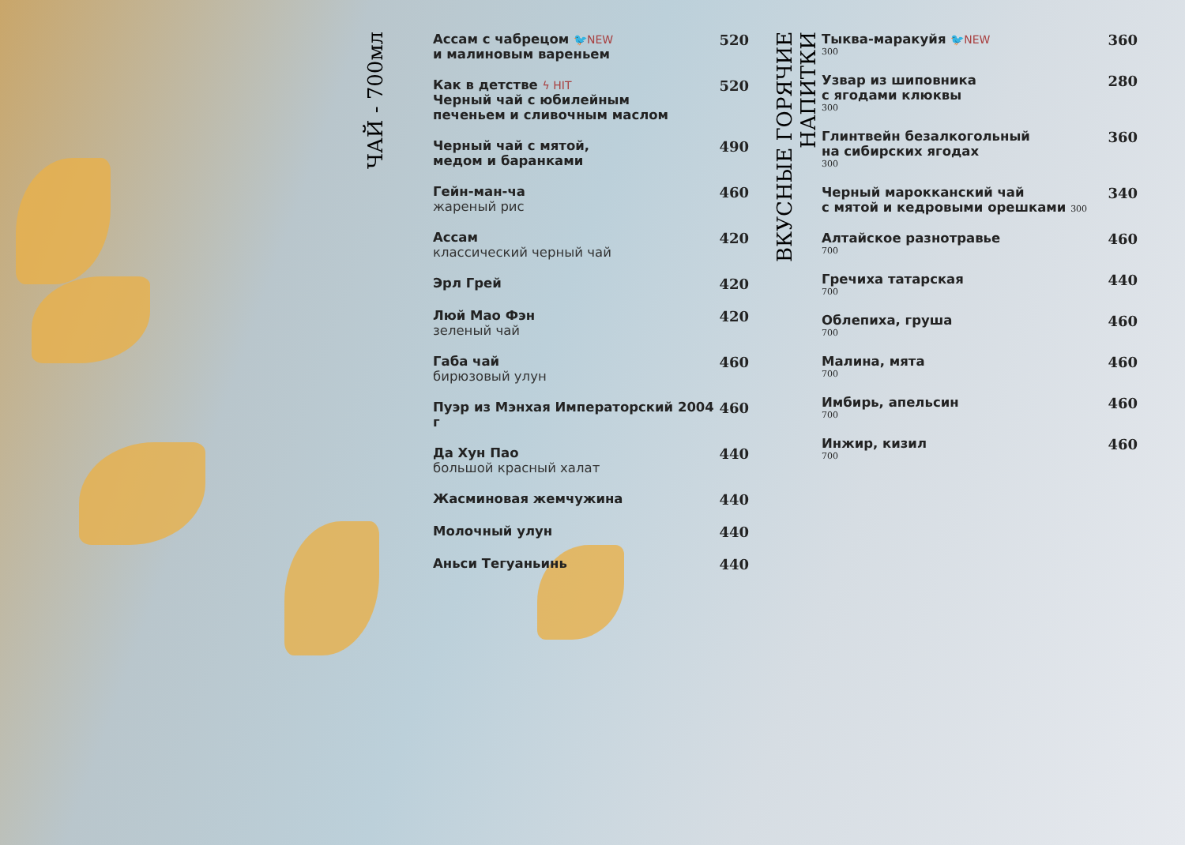ЧАЙ - 700мл
Ассам с чабрецом 🐦NEW
и малиновым вареньем
520
Как в детстве ϟ HIT
Черный чай с юбилейным
печеньем и сливочным маслом
520
Черный чай с мятой,
медом и баранками
490
Гейн-ман-ча
жареный рис
460
Ассам
классический черный чай
420
Эрл Грей 420
Люй Мао Фэн
зеленый чай
420
Габа чай
бирюзовый улун
460
Пуэр из Мэнхая Императорский 2004 г
460
Да Хун Пао
большой красный халат
440
Жасминовая жемчужина 440
Молочный улун 440
Аньси Тегуаньинь 440
ВКУСНЫЕ ГОРЯЧИЕ НАПИТКИ
Тыква-маракуйя 🐦NEW
300
360
Узвар из шиповника
с ягодами клюквы
300
280
Глинтвейн безалкогольный
на сибирских ягодах
300
360
Черный марокканский чай
с мятой и кедровыми орешками 300
340
Алтайское разнотравье
700
460
Гречиха татарская
700
440
Облепиха, груша
700
460
Малина, мята
700
460
Имбирь, апельсин
700
460
Инжир, кизил
700
460